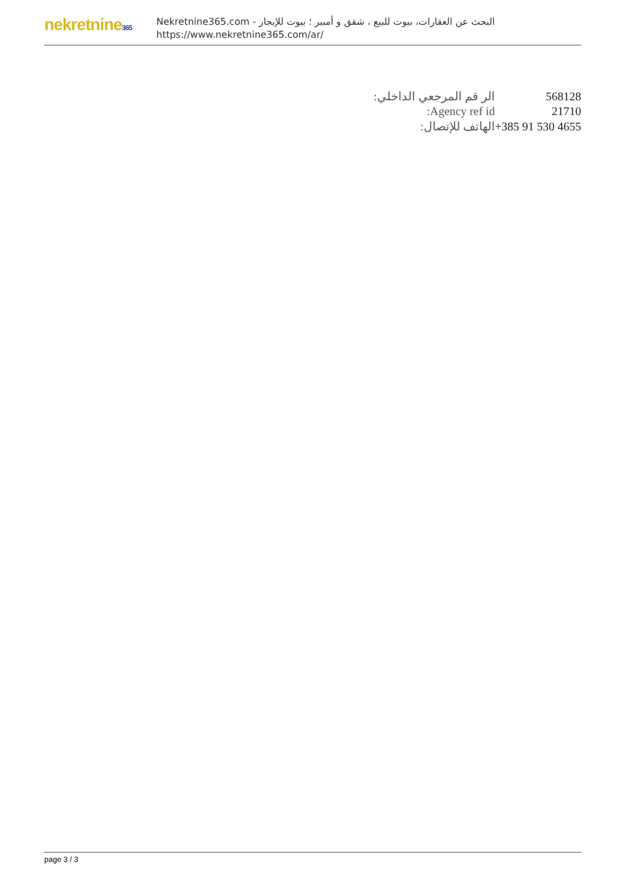nekretnine365
البحث عن العقارات، بيوت للبيع ، شقق و أمبير ؛ بيوت للإيجار - Nekretnine365.com
https://www.nekretnine365.com/ar/
| الر قم المرجعي الداخلي: | 568128 |
| Agency ref id: | 21710 |
| الهاتف للإتصال: | +385 91 530 4655 |
page 3 / 3